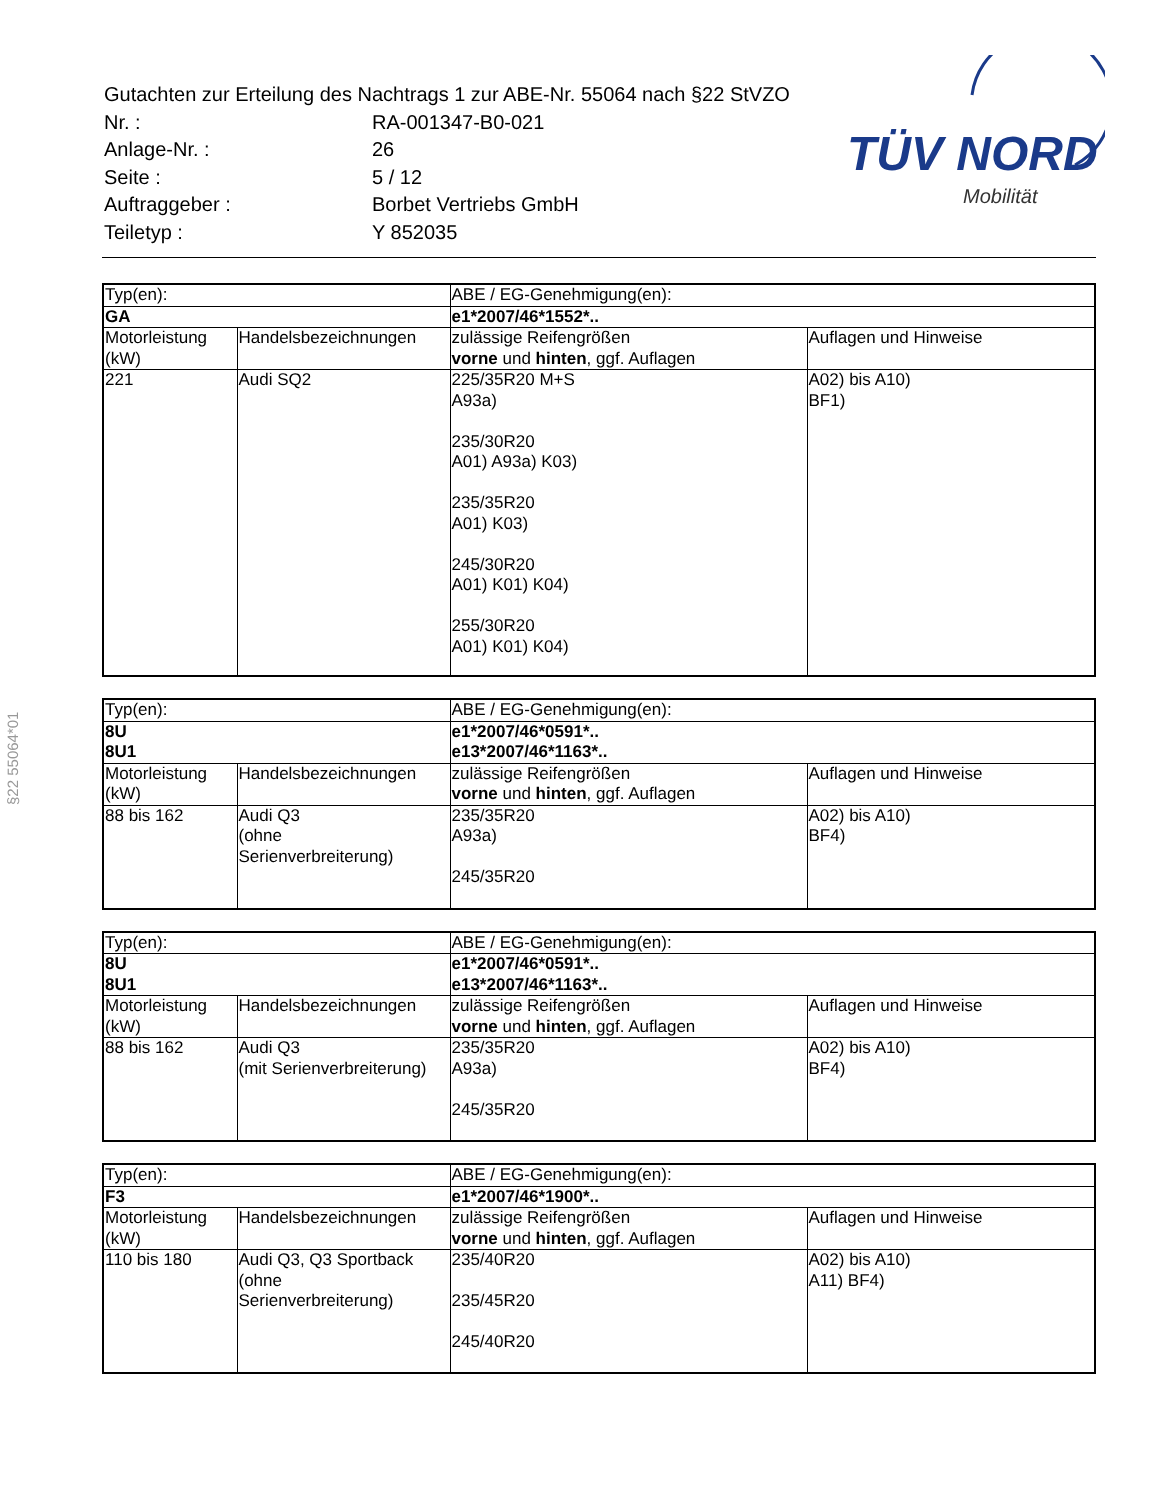| Gutachten zur Erteilung des Nachtrags 1 zur ABE-Nr. 55064 nach §22 StVZO | |
| Nr. : | RA-001347-B0-021 |
| Anlage-Nr. : | 26 |
| Seite : | 5 / 12 |
| Auftraggeber : | Borbet Vertriebs GmbH |
| Teiletyp : | Y 852035 |
TÜV NORD
Mobilität
§22 55064*01
| Typ(en): | | ABE / EG-Genehmigung(en): | |
| GA | | e1*2007/46*1552*.. | |
| Motorleistung (kW) | Handelsbezeichnungen | zulässige Reifengrößen vorne und hinten , ggf. Auflagen | Auflagen und Hinweise |
| 221 | Audi SQ2 | 225/35R20 M+S A93a) 235/30R20 A01) A93a) K03) 235/35R20 A01) K03) 245/30R20 A01) K01) K04) 255/30R20 A01) K01) K04) | A02) bis A10) BF1) |
| Typ(en): | | ABE / EG-Genehmigung(en): | |
| 8U 8U1 | | e1*2007/46*0591*.. e13*2007/46*1163*.. | |
| Motorleistung (kW) | Handelsbezeichnungen | zulässige Reifengrößen vorne und hinten , ggf. Auflagen | Auflagen und Hinweise |
| 88 bis 162 | Audi Q3 (ohne Serienverbreiterung) | 235/35R20 A93a) 245/35R20 | A02) bis A10) BF4) |
| Typ(en): | | ABE / EG-Genehmigung(en): | |
| 8U 8U1 | | e1*2007/46*0591*.. e13*2007/46*1163*.. | |
| Motorleistung (kW) | Handelsbezeichnungen | zulässige Reifengrößen vorne und hinten , ggf. Auflagen | Auflagen und Hinweise |
| 88 bis 162 | Audi Q3 (mit Serienverbreiterung) | 235/35R20 A93a) 245/35R20 | A02) bis A10) BF4) |
| Typ(en): | | ABE / EG-Genehmigung(en): | |
| F3 | | e1*2007/46*1900*.. | |
| Motorleistung (kW) | Handelsbezeichnungen | zulässige Reifengrößen vorne und hinten , ggf. Auflagen | Auflagen und Hinweise |
| 110 bis 180 | Audi Q3, Q3 Sportback (ohne Serienverbreiterung) | 235/40R20 235/45R20 245/40R20 | A02) bis A10) A11) BF4) |